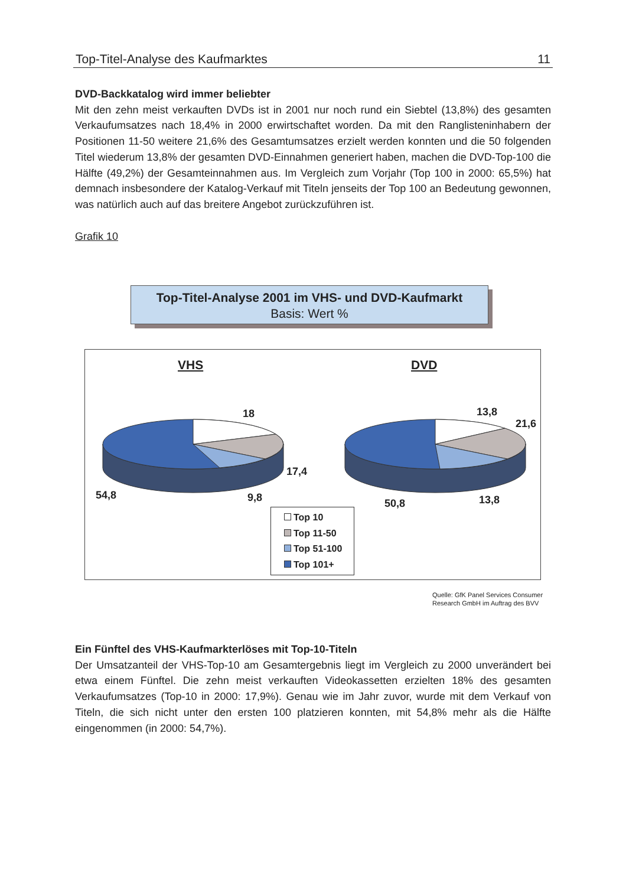Top-Titel-Analyse des Kaufmarktes 11
DVD-Backkatalog wird immer beliebter
Mit den zehn meist verkauften DVDs ist in 2001 nur noch rund ein Siebtel (13,8%) des gesamten Verkaufumsatzes nach 18,4% in 2000 erwirtschaftet worden. Da mit den Ranglisteninhabern der Positionen 11-50 weitere 21,6% des Gesamtumsatzes erzielt werden konnten und die 50 folgenden Titel wiederum 13,8% der gesamten DVD-Einnahmen generiert haben, machen die DVD-Top-100 die Hälfte (49,2%) der Gesamteinnahmen aus. Im Vergleich zum Vorjahr (Top 100 in 2000: 65,5%) hat demnach insbesondere der Katalog-Verkauf mit Titeln jenseits der Top 100 an Bedeutung gewonnen, was natürlich auch auf das breitere Angebot zurückzuführen ist.
Grafik 10
Top-Titel-Analyse 2001 im VHS- und DVD-Kaufmarkt
Basis: Wert %
VHS DVD
18
17,4
54,8 9,8
13,8
21,6
50,8 13,8
Top 10
Top 11-50
Top 51-100
Top 101+
Quelle: GfK Panel Services Consumer
Research GmbH im Auftrag des BVV
Ein Fünftel des VHS-Kaufmarkterlöses mit Top-10-Titeln
Der Umsatzanteil der VHS-Top-10 am Gesamtergebnis liegt im Vergleich zu 2000 unverändert bei etwa einem Fünftel. Die zehn meist verkauften Videokassetten erzielten 18% des gesamten Verkaufumsatzes (Top-10 in 2000: 17,9%). Genau wie im Jahr zuvor, wurde mit dem Verkauf von Titeln, die sich nicht unter den ersten 100 platzieren konnten, mit 54,8% mehr als die Hälfte eingenommen (in 2000: 54,7%).